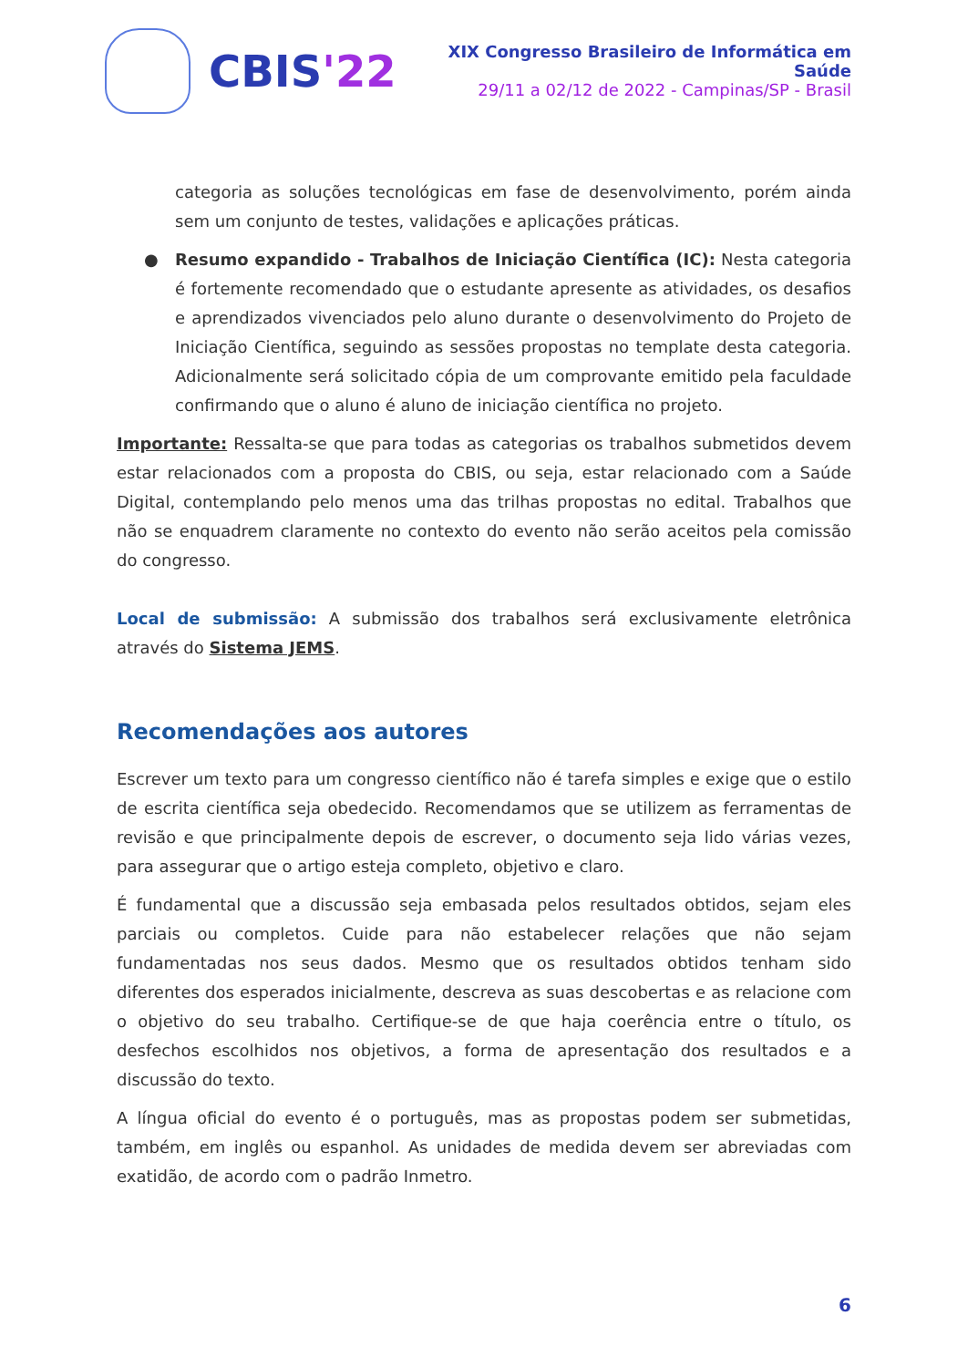CBIS'22
XIX Congresso Brasileiro de Informática em Saúde
29/11 a 02/12 de 2022 - Campinas/SP - Brasil
categoria as soluções tecnológicas em fase de desenvolvimento, porém ainda sem um conjunto de testes, validações e aplicações práticas.
● Resumo expandido - Trabalhos de Iniciação Científica (IC): Nesta categoria é fortemente recomendado que o estudante apresente as atividades, os desafios e aprendizados vivenciados pelo aluno durante o desenvolvimento do Projeto de Iniciação Científica, seguindo as sessões propostas no template desta categoria. Adicionalmente será solicitado cópia de um comprovante emitido pela faculdade confirmando que o aluno é aluno de iniciação científica no projeto.
Importante: Ressalta-se que para todas as categorias os trabalhos submetidos devem estar relacionados com a proposta do CBIS, ou seja, estar relacionado com a Saúde Digital, contemplando pelo menos uma das trilhas propostas no edital. Trabalhos que não se enquadrem claramente no contexto do evento não serão aceitos pela comissão do congresso.
Local de submissão: A submissão dos trabalhos será exclusivamente eletrônica através do Sistema JEMS.
Recomendações aos autores
Escrever um texto para um congresso científico não é tarefa simples e exige que o estilo de escrita científica seja obedecido. Recomendamos que se utilizem as ferramentas de revisão e que principalmente depois de escrever, o documento seja lido várias vezes, para assegurar que o artigo esteja completo, objetivo e claro.
É fundamental que a discussão seja embasada pelos resultados obtidos, sejam eles parciais ou completos. Cuide para não estabelecer relações que não sejam fundamentadas nos seus dados. Mesmo que os resultados obtidos tenham sido diferentes dos esperados inicialmente, descreva as suas descobertas e as relacione com o objetivo do seu trabalho. Certifique-se de que haja coerência entre o título, os desfechos escolhidos nos objetivos, a forma de apresentação dos resultados e a discussão do texto.
A língua oficial do evento é o português, mas as propostas podem ser submetidas, também, em inglês ou espanhol. As unidades de medida devem ser abreviadas com exatidão, de acordo com o padrão Inmetro.
6